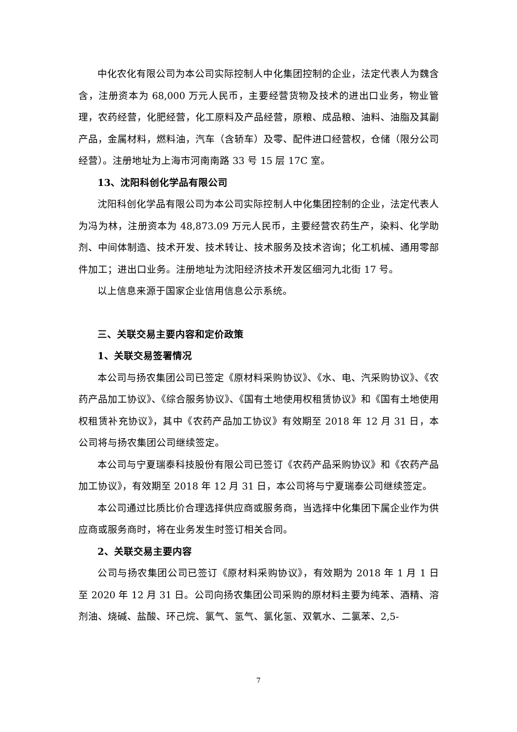中化农化有限公司为本公司实际控制人中化集团控制的企业，法定代表人为魏含含，注册资本为 68,000 万元人民币，主要经营货物及技术的进出口业务，物业管理，农药经营，化肥经营，化工原料及产品经营，原粮、成品粮、油料、油脂及其副产品，金属材料，燃料油，汽车（含轿车）及零、配件进口经营权，仓储（限分公司经营）。注册地址为上海市河南南路 33 号 15 层 17C 室。
13、沈阳科创化学品有限公司
沈阳科创化学品有限公司为本公司实际控制人中化集团控制的企业，法定代表人为冯为林，注册资本为 48,873.09 万元人民币，主要经营农药生产，染料、化学助剂、中间体制造、技术开发、技术转让、技术服务及技术咨询；化工机械、通用零部件加工；进出口业务。注册地址为沈阳经济技术开发区细河九北街 17 号。
以上信息来源于国家企业信用信息公示系统。
三、关联交易主要内容和定价政策
1、关联交易签署情况
本公司与扬农集团公司已签定《原材料采购协议》、《水、电、汽采购协议》、《农药产品加工协议》、《综合服务协议》、《国有土地使用权租赁协议》和《国有土地使用权租赁补充协议》，其中《农药产品加工协议》有效期至 2018 年 12 月 31 日，本公司将与扬农集团公司继续签定。
本公司与宁夏瑞泰科技股份有限公司已签订《农药产品采购协议》和《农药产品加工协议》，有效期至 2018 年 12 月 31 日，本公司将与宁夏瑞泰公司继续签定。
本公司通过比质比价合理选择供应商或服务商，当选择中化集团下属企业作为供应商或服务商时，将在业务发生时签订相关合同。
2、关联交易主要内容
公司与扬农集团公司已签订《原材料采购协议》，有效期为 2018 年 1 月 1 日至 2020 年 12 月 31 日。公司向扬农集团公司采购的原材料主要为纯苯、酒精、溶剂油、烧碱、盐酸、环己烷、氯气、氢气、氯化氢、双氧水、二氯苯、2,5-
7